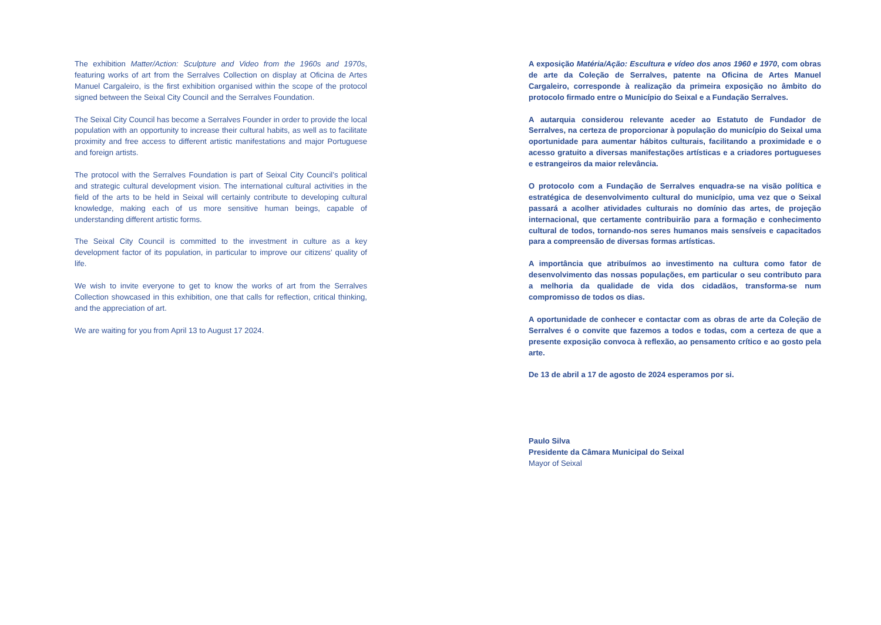The exhibition Matter/Action: Sculpture and Video from the 1960s and 1970s, featuring works of art from the Serralves Collection on display at Oficina de Artes Manuel Cargaleiro, is the first exhibition organised within the scope of the protocol signed between the Seixal City Council and the Serralves Foundation.
The Seixal City Council has become a Serralves Founder in order to provide the local population with an opportunity to increase their cultural habits, as well as to facilitate proximity and free access to different artistic manifestations and major Portuguese and foreign artists.
The protocol with the Serralves Foundation is part of Seixal City Council’s political and strategic cultural development vision. The international cultural activities in the field of the arts to be held in Seixal will certainly contribute to developing cultural knowledge, making each of us more sensitive human beings, capable of understanding different artistic forms.
The Seixal City Council is committed to the investment in culture as a key development factor of its population, in particular to improve our citizens’ quality of life.
We wish to invite everyone to get to know the works of art from the Serralves Collection showcased in this exhibition, one that calls for reflection, critical thinking, and the appreciation of art.
We are waiting for you from April 13 to August 17 2024.
A exposição Matéria/Ação: Escultura e vídeo dos anos 1960 e 1970, com obras de arte da Coleção de Serralves, patente na Oficina de Artes Manuel Cargaleiro, corresponde à realização da primeira exposição no âmbito do protocolo firmado entre o Município do Seixal e a Fundação Serralves.
A autarquia considerou relevante aceder ao Estatuto de Fundador de Serralves, na certeza de proporcionar à população do município do Seixal uma oportunidade para aumentar hábitos culturais, facilitando a proximidade e o acesso gratuito a diversas manifestações artísticas e a criadores portugueses e estrangeiros da maior relevância.
O protocolo com a Fundação de Serralves enquadra-se na visão política e estratégica de desenvolvimento cultural do município, uma vez que o Seixal passará a acolher atividades culturais no domínio das artes, de projeção internacional, que certamente contribuirão para a formação e conhecimento cultural de todos, tornando-nos seres humanos mais sensíveis e capacitados para a compreensão de diversas formas artísticas.
A importância que atribuímos ao investimento na cultura como fator de desenvolvimento das nossas populações, em particular o seu contributo para a melhoria da qualidade de vida dos cidadãos, transforma-se num compromisso de todos os dias.
A oportunidade de conhecer e contactar com as obras de arte da Coleção de Serralves é o convite que fazemos a todos e todas, com a certeza de que a presente exposição convoca à reflexão, ao pensamento crítico e ao gosto pela arte.
De 13 de abril a 17 de agosto de 2024 esperamos por si.
Paulo Silva
Presidente da Câmara Municipal do Seixal
Mayor of Seixal